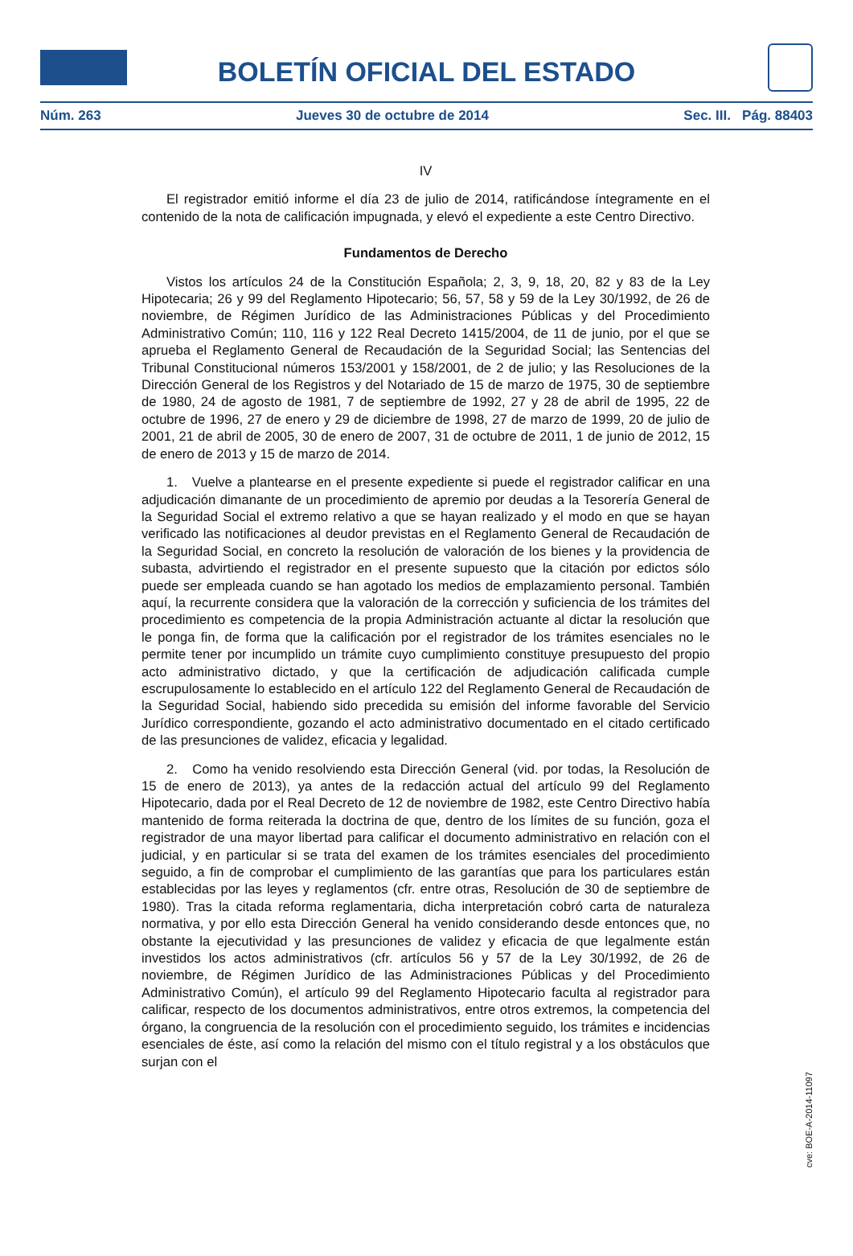BOLETÍN OFICIAL DEL ESTADO
Núm. 263 Jueves 30 de octubre de 2014 Sec. III. Pág. 88403
IV
El registrador emitió informe el día 23 de julio de 2014, ratificándose íntegramente en el contenido de la nota de calificación impugnada, y elevó el expediente a este Centro Directivo.
Fundamentos de Derecho
Vistos los artículos 24 de la Constitución Española; 2, 3, 9, 18, 20, 82 y 83 de la Ley Hipotecaria; 26 y 99 del Reglamento Hipotecario; 56, 57, 58 y 59 de la Ley 30/1992, de 26 de noviembre, de Régimen Jurídico de las Administraciones Públicas y del Procedimiento Administrativo Común; 110, 116 y 122 Real Decreto 1415/2004, de 11 de junio, por el que se aprueba el Reglamento General de Recaudación de la Seguridad Social; las Sentencias del Tribunal Constitucional números 153/2001 y 158/2001, de 2 de julio; y las Resoluciones de la Dirección General de los Registros y del Notariado de 15 de marzo de 1975, 30 de septiembre de 1980, 24 de agosto de 1981, 7 de septiembre de 1992, 27 y 28 de abril de 1995, 22 de octubre de 1996, 27 de enero y 29 de diciembre de 1998, 27 de marzo de 1999, 20 de julio de 2001, 21 de abril de 2005, 30 de enero de 2007, 31 de octubre de 2011, 1 de junio de 2012, 15 de enero de 2013 y 15 de marzo de 2014.
1. Vuelve a plantearse en el presente expediente si puede el registrador calificar en una adjudicación dimanante de un procedimiento de apremio por deudas a la Tesorería General de la Seguridad Social el extremo relativo a que se hayan realizado y el modo en que se hayan verificado las notificaciones al deudor previstas en el Reglamento General de Recaudación de la Seguridad Social, en concreto la resolución de valoración de los bienes y la providencia de subasta, advirtiendo el registrador en el presente supuesto que la citación por edictos sólo puede ser empleada cuando se han agotado los medios de emplazamiento personal. También aquí, la recurrente considera que la valoración de la corrección y suficiencia de los trámites del procedimiento es competencia de la propia Administración actuante al dictar la resolución que le ponga fin, de forma que la calificación por el registrador de los trámites esenciales no le permite tener por incumplido un trámite cuyo cumplimiento constituye presupuesto del propio acto administrativo dictado, y que la certificación de adjudicación calificada cumple escrupulosamente lo establecido en el artículo 122 del Reglamento General de Recaudación de la Seguridad Social, habiendo sido precedida su emisión del informe favorable del Servicio Jurídico correspondiente, gozando el acto administrativo documentado en el citado certificado de las presunciones de validez, eficacia y legalidad.
2. Como ha venido resolviendo esta Dirección General (vid. por todas, la Resolución de 15 de enero de 2013), ya antes de la redacción actual del artículo 99 del Reglamento Hipotecario, dada por el Real Decreto de 12 de noviembre de 1982, este Centro Directivo había mantenido de forma reiterada la doctrina de que, dentro de los límites de su función, goza el registrador de una mayor libertad para calificar el documento administrativo en relación con el judicial, y en particular si se trata del examen de los trámites esenciales del procedimiento seguido, a fin de comprobar el cumplimiento de las garantías que para los particulares están establecidas por las leyes y reglamentos (cfr. entre otras, Resolución de 30 de septiembre de 1980). Tras la citada reforma reglamentaria, dicha interpretación cobró carta de naturaleza normativa, y por ello esta Dirección General ha venido considerando desde entonces que, no obstante la ejecutividad y las presunciones de validez y eficacia de que legalmente están investidos los actos administrativos (cfr. artículos 56 y 57 de la Ley 30/1992, de 26 de noviembre, de Régimen Jurídico de las Administraciones Públicas y del Procedimiento Administrativo Común), el artículo 99 del Reglamento Hipotecario faculta al registrador para calificar, respecto de los documentos administrativos, entre otros extremos, la competencia del órgano, la congruencia de la resolución con el procedimiento seguido, los trámites e incidencias esenciales de éste, así como la relación del mismo con el título registral y a los obstáculos que surjan con el
cve: BOE-A-2014-11097